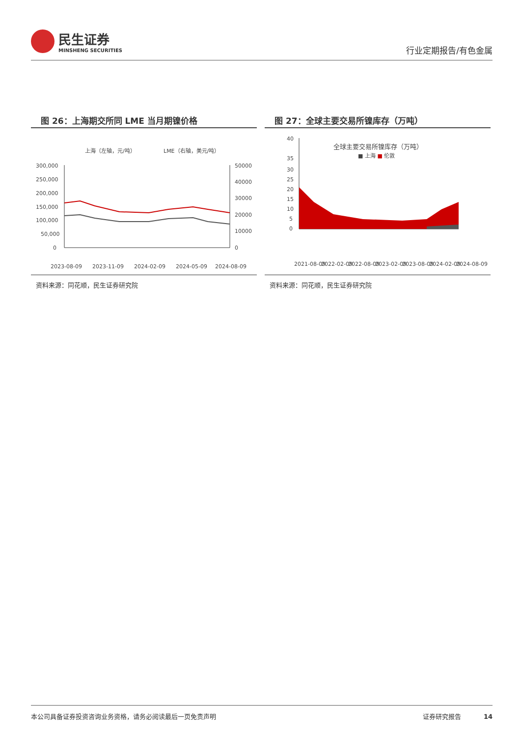民生证券
MINSHENG SECURITIES
行业定期报告/有色金属
图 26：上海期交所同 LME 当月期镍价格
上海（左轴，元/吨）
LME（右轴，美元/吨）
300,000
250,000
200,000
150,000
100,000
50,000
0
50000
40000
30000
20000
10000
0
2023-08-09
2023-11-09
2024-02-09
2024-05-09
2024-08-09
资料来源：同花顺，民生证券研究院
图 27：全球主要交易所镍库存（万吨）
全球主要交易所镍库存（万吨）
■ 上海 ■ 伦敦
40
35
30
25
20
15
10
5
0
2021-08-09
2022-02-09
2022-08-09
2023-02-09
2023-08-09
2024-02-09
2024-08-09
资料来源：同花顺，民生证券研究院
本公司具备证券投资咨询业务资格，请务必阅读最后一页免责声明 证券研究报告 14